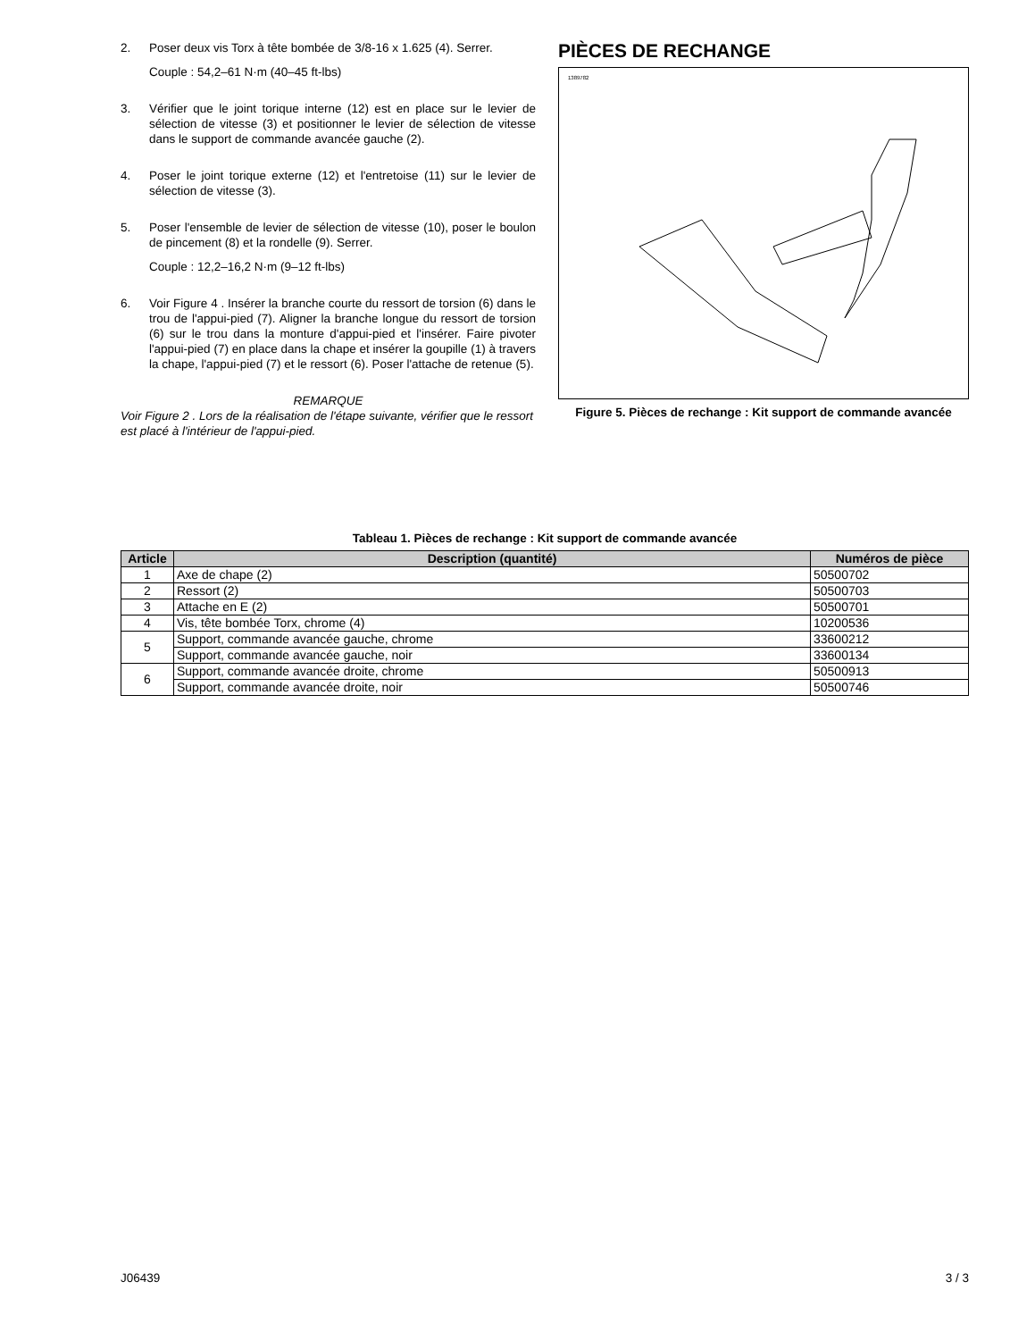2. Poser deux vis Torx à tête bombée de 3/8-16 x 1.625 (4). Serrer.
Couple : 54,2–61 N·m (40–45 ft-lbs)
3. Vérifier que le joint torique interne (12) est en place sur le levier de sélection de vitesse (3) et positionner le levier de sélection de vitesse dans le support de commande avancée gauche (2).
4. Poser le joint torique externe (12) et l'entretoise (11) sur le levier de sélection de vitesse (3).
5. Poser l'ensemble de levier de sélection de vitesse (10), poser le boulon de pincement (8) et la rondelle (9). Serrer.
Couple : 12,2–16,2 N·m (9–12 ft-lbs)
6. Voir Figure 4 . Insérer la branche courte du ressort de torsion (6) dans le trou de l'appui-pied (7). Aligner la branche longue du ressort de torsion (6) sur le trou dans la monture d'appui-pied et l'insérer. Faire pivoter l'appui-pied (7) en place dans la chape et insérer la goupille (1) à travers la chape, l'appui-pied (7) et le ressort (6). Poser l'attache de retenue (5).
REMARQUE
Voir Figure 2 . Lors de la réalisation de l'étape suivante, vérifier que le ressort est placé à l'intérieur de l'appui-pied.
PIÈCES DE RECHANGE
1389782
Figure 5. Pièces de rechange : Kit support de commande avancée
Tableau 1. Pièces de rechange : Kit support de commande avancée
| Article | Description (quantité) | Numéros de pièce |
| --- | --- | --- |
| 1 | Axe de chape (2) | 50500702 |
| 2 | Ressort (2) | 50500703 |
| 3 | Attache en E (2) | 50500701 |
| 4 | Vis, tête bombée Torx, chrome (4) | 10200536 |
| 5 | Support, commande avancée gauche, chrome | 33600212 |
| | Support, commande avancée gauche, noir | 33600134 |
| 6 | Support, commande avancée droite, chrome | 50500913 |
| | Support, commande avancée droite, noir | 50500746 |
J06439 3 / 3